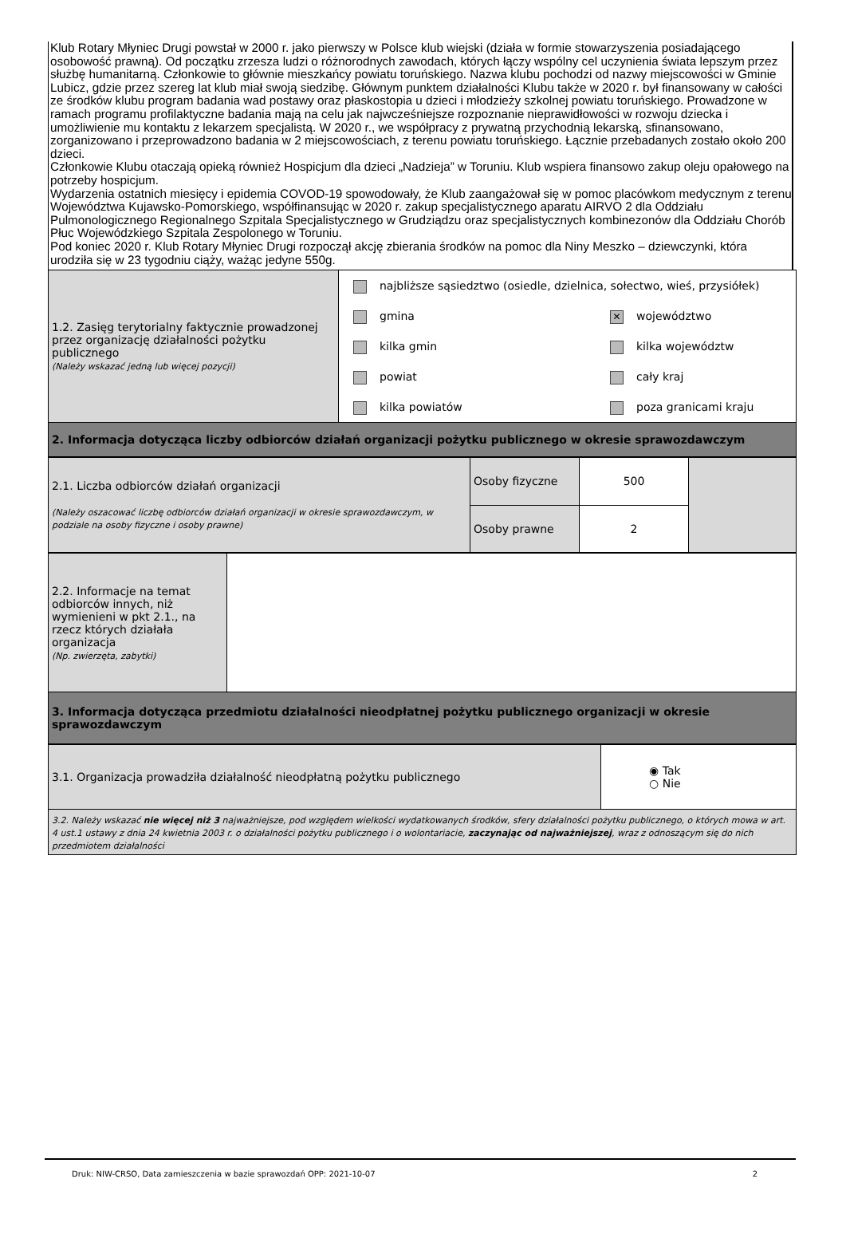Klub Rotary Młyniec Drugi powstał w 2000 r. jako pierwszy w Polsce klub wiejski (działa w formie stowarzyszenia posiadającego osobowość prawną). Od początku zrzesza ludzi o różnorodnych zawodach, których łączy wspólny cel uczynienia świata lepszym przez służbę humanitarną. Członkowie to głównie mieszkańcy powiatu toruńskiego. Nazwa klubu pochodzi od nazwy miejscowości w Gminie Lubicz, gdzie przez szereg lat klub miał swoją siedzibę. Głównym punktem działalności Klubu także w 2020 r. był finansowany w całości ze środków klubu program badania wad postawy oraz płaskostopia u dzieci i młodzieży szkolnej powiatu toruńskiego. Prowadzone w ramach programu profilaktyczne badania mają na celu jak najwcześniejsze rozpoznanie nieprawidłowości w rozwoju dziecka i umożliwienie mu kontaktu z lekarzem specjalistą. W 2020 r., we współpracy z prywatną przychodnią lekarską, sfinansowano, zorganizowano i przeprowadzono badania w 2 miejscowościach, z terenu powiatu toruńskiego. Łącznie przebadanych zostało około 200 dzieci.
Członkowie Klubu otaczają opieką również Hospicjum dla dzieci „Nadzieja” w Toruniu. Klub wspiera finansowo zakup oleju opałowego na potrzeby hospicjum.
Wydarzenia ostatnich miesięcy i epidemia COVOD-19 spowodowały, że Klub zaangażował się w pomoc placówkom medycznym z terenu Województwa Kujawsko-Pomorskiego, współfinansując w 2020 r. zakup specjalistycznego aparatu AIRVO 2 dla Oddziału Pulmonologicznego Regionalnego Szpitala Specjalistycznego w Grudziądzu oraz specjalistycznych kombinezonów dla Oddziału Chorób Płuc Wojewódzkiego Szpitala Zespolonego w Toruniu.
Pod koniec 2020 r. Klub Rotary Młyniec Drugi rozpoczął akcję zbierania środków na pomoc dla Niny Meszko – dziewczynki, która urodziła się w 23 tygodniu ciąży, ważąc jedyne 550g.
| 1.2. Zasięg terytorialny faktycznie prowadzonej przez organizację działalności pożytku publicznego (Należy wskazać jedną lub więcej pozycji) | najbliższe sąsiedztwo (osiedle, dzielnica, sołectwo, wieś, przysiółek) gmina kilka gmin powiat kilka powiatów ✕ województwo kilka województw cały kraj poza granicami kraju |
| 2. Informacja dotycząca liczby odbiorców działań organizacji pożytku publicznego w okresie sprawozdawczym | |
| 2.1. Liczba odbiorców działań organizacji (Należy oszacować liczbę odbiorców działań organizacji w okresie sprawozdawczym, w podziale na osoby fizyczne i osoby prawne) | Osoby fizyczne | 500 | |
| | Osoby prawne | 2 | |
| 2.2. Informacje na temat odbiorców innych, niż wymienieni w pkt 2.1., na rzecz których działała organizacja (Np. zwierzęta, zabytki) | |
| 3. Informacja dotycząca przedmiotu działalności nieodpłatnej pożytku publicznego organizacji w okresie sprawozdawczym | |
| 3.1. Organizacja prowadziła działalność nieodpłatną pożytku publicznego | ◉ Tak ○ Nie |
| 3.2. Należy wskazać nie więcej niż 3 najważniejsze, pod względem wielkości wydatkowanych środków, sfery działalności pożytku publicznego, o których mowa w art. 4 ust.1 ustawy z dnia 24 kwietnia 2003 r. o działalności pożytku publicznego i o wolontariacie, zaczynając od najważniejszej , wraz z odnoszącym się do nich przedmiotem działalności | |
Druk: NIW-CRSO, Data zamieszczenia w bazie sprawozdań OPP: 2021-10-07 2